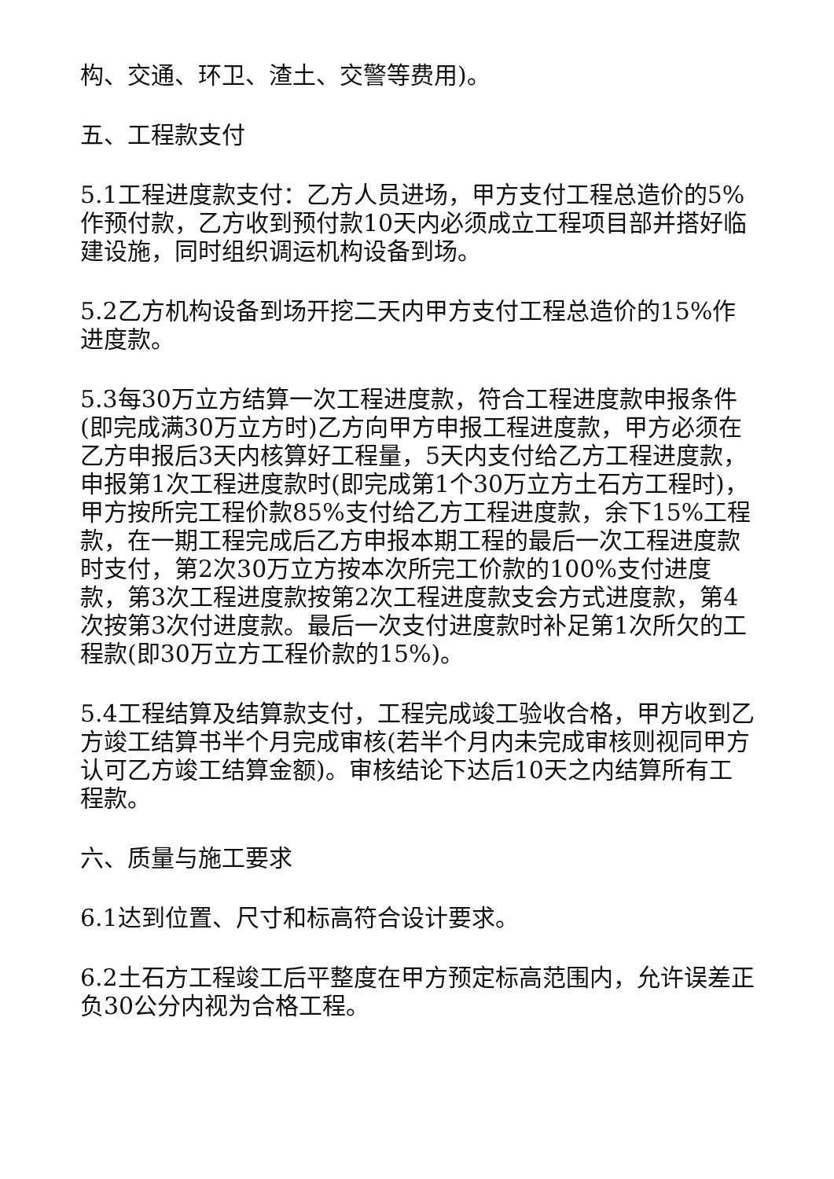构、交通、环卫、渣土、交警等费用)。
五、工程款支付
5.1工程进度款支付：乙方人员进场，甲方支付工程总造价的5%作预付款，乙方收到预付款10天内必须成立工程项目部并搭好临建设施，同时组织调运机构设备到场。
5.2乙方机构设备到场开挖二天内甲方支付工程总造价的15%作进度款。
5.3每30万立方结算一次工程进度款，符合工程进度款申报条件(即完成满30万立方时)乙方向甲方申报工程进度款，甲方必须在乙方申报后3天内核算好工程量，5天内支付给乙方工程进度款，申报第1次工程进度款时(即完成第1个30万立方土石方工程时)，甲方按所完工程价款85%支付给乙方工程进度款，余下15%工程款，在一期工程完成后乙方申报本期工程的最后一次工程进度款时支付，第2次30万立方按本次所完工价款的100%支付进度款，第3次工程进度款按第2次工程进度款支会方式进度款，第4次按第3次付进度款。最后一次支付进度款时补足第1次所欠的工程款(即30万立方工程价款的15%)。
5.4工程结算及结算款支付，工程完成竣工验收合格，甲方收到乙方竣工结算书半个月完成审核(若半个月内未完成审核则视同甲方认可乙方竣工结算金额)。审核结论下达后10天之内结算所有工程款。
六、质量与施工要求
6.1达到位置、尺寸和标高符合设计要求。
6.2土石方工程竣工后平整度在甲方预定标高范围内，允许误差正负30公分内视为合格工程。